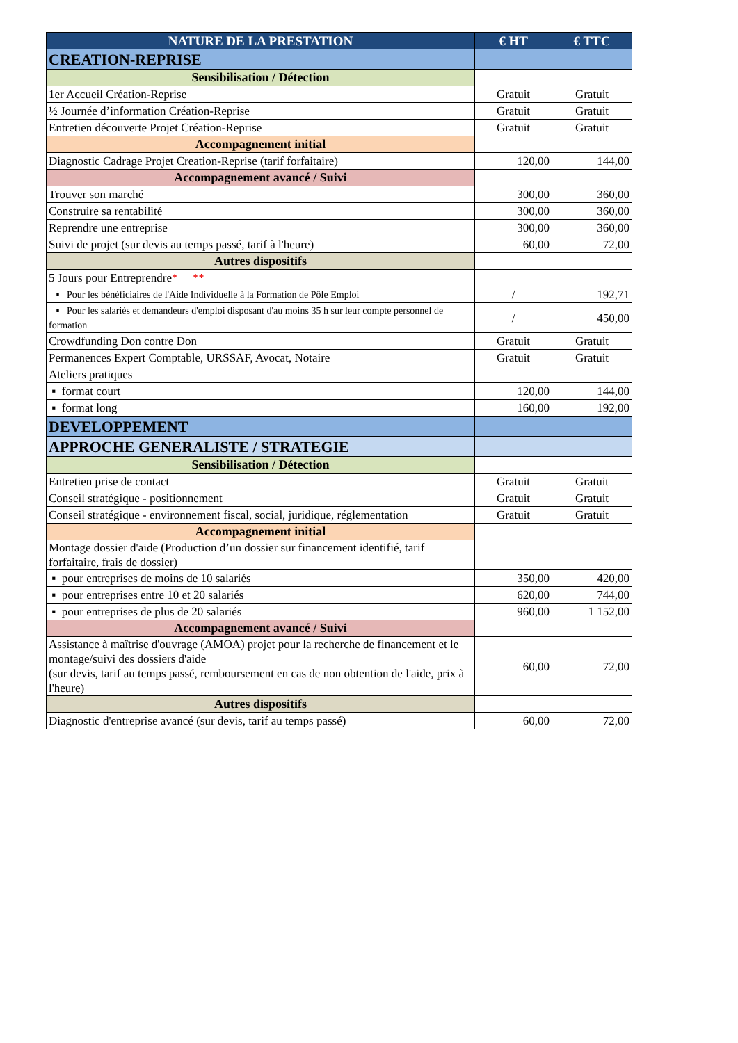| NATURE DE LA PRESTATION | € HT | € TTC |
| --- | --- | --- |
| CREATION-REPRISE | | |
| Sensibilisation / Détection | | |
| 1er Accueil Création-Reprise | Gratuit | Gratuit |
| ½ Journée d’information Création-Reprise | Gratuit | Gratuit |
| Entretien découverte Projet Création-Reprise | Gratuit | Gratuit |
| Accompagnement initial | | |
| Diagnostic Cadrage Projet Creation-Reprise (tarif forfaitaire) | 120,00 | 144,00 |
| Accompagnement avancé / Suivi | | |
| Trouver son marché | 300,00 | 360,00 |
| Construire sa rentabilité | 300,00 | 360,00 |
| Reprendre une entreprise | 300,00 | 360,00 |
| Suivi de projet (sur devis au temps passé, tarif à l'heure) | 60,00 | 72,00 |
| Autres dispositifs | | |
| 5 Jours pour Entreprendre * ** | | |
| ▪ Pour les bénéficiaires de l'Aide Individuelle à la Formation de Pôle Emploi | / | 192,71 |
| ▪ Pour les salariés et demandeurs d'emploi disposant d'au moins 35 h sur leur compte personnel de formation | / | 450,00 |
| Crowdfunding Don contre Don | Gratuit | Gratuit |
| Permanences Expert Comptable, URSSAF, Avocat, Notaire | Gratuit | Gratuit |
| Ateliers pratiques | | |
| ▪ format court | 120,00 | 144,00 |
| ▪ format long | 160,00 | 192,00 |
| DEVELOPPEMENT | | |
| APPROCHE GENERALISTE / STRATEGIE | | |
| Sensibilisation / Détection | | |
| Entretien prise de contact | Gratuit | Gratuit |
| Conseil stratégique - positionnement | Gratuit | Gratuit |
| Conseil stratégique - environnement fiscal, social, juridique, réglementation | Gratuit | Gratuit |
| Accompagnement initial | | |
| Montage dossier d'aide (Production d’un dossier sur financement identifié, tarif forfaitaire, frais de dossier) | | |
| ▪ pour entreprises de moins de 10 salariés | 350,00 | 420,00 |
| ▪ pour entreprises entre 10 et 20 salariés | 620,00 | 744,00 |
| ▪ pour entreprises de plus de 20 salariés | 960,00 | 1 152,00 |
| Accompagnement avancé / Suivi | | |
| Assistance à maîtrise d'ouvrage (AMOA) projet pour la recherche de financement et le montage/suivi des dossiers d'aide (sur devis, tarif au temps passé, remboursement en cas de non obtention de l'aide, prix à l'heure) | 60,00 | 72,00 |
| Autres dispositifs | | |
| Diagnostic d'entreprise avancé (sur devis, tarif au temps passé) | 60,00 | 72,00 |